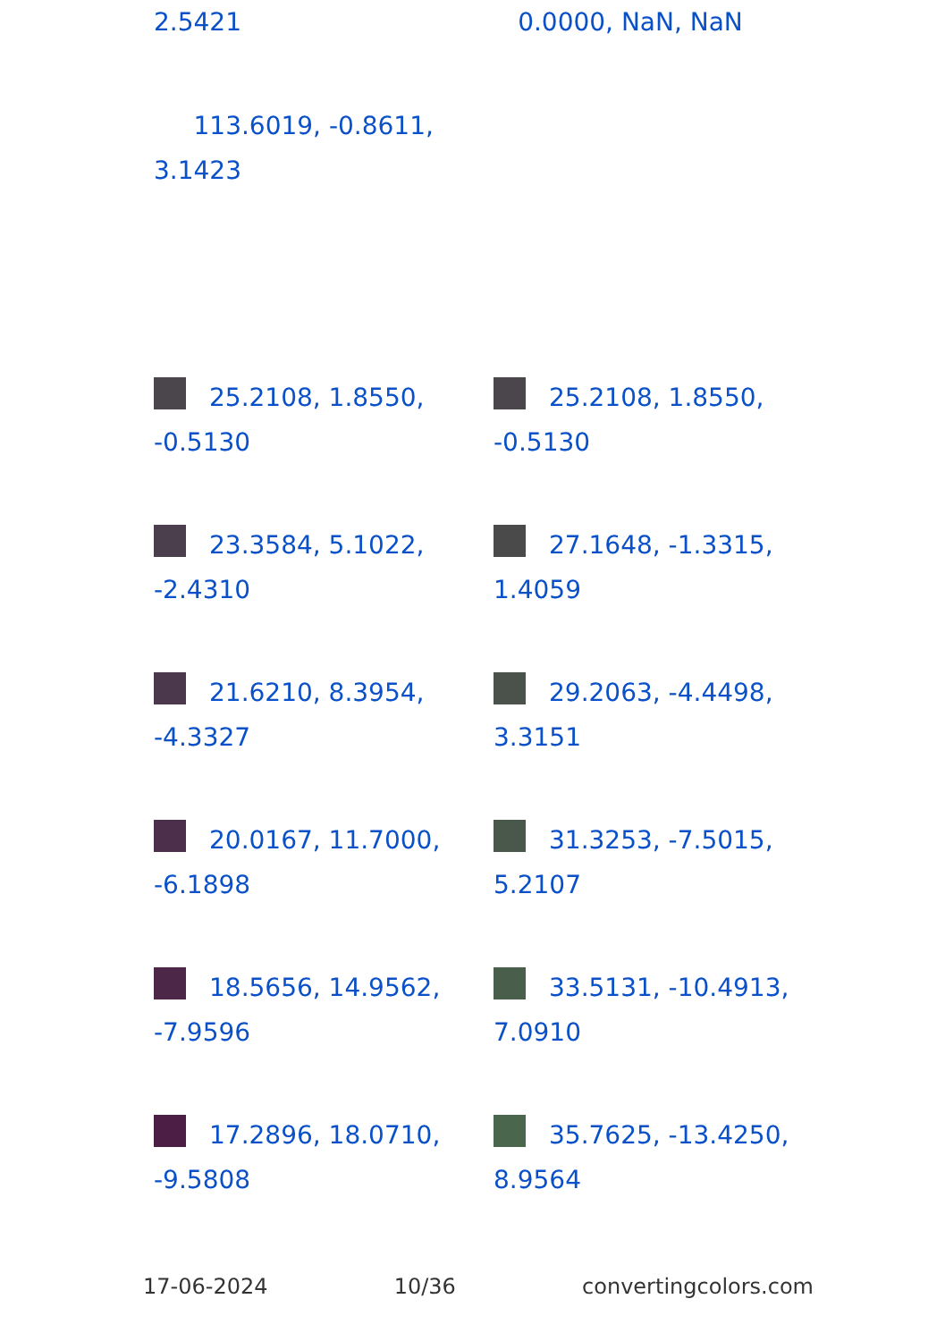2.5421 0.0000, NaN, NaN
113.6019, -0.8611, 3.1423
25.2108, 1.8550, -0.5130
25.2108, 1.8550, -0.5130
23.3584, 5.1022, -2.4310
27.1648, -1.3315, 1.4059
21.6210, 8.3954, -4.3327
29.2063, -4.4498, 3.3151
20.0167, 11.7000, -6.1898
31.3253, -7.5015, 5.2107
18.5656, 14.9562, -7.9596
33.5131, -10.4913, 7.0910
17.2896, 18.0710, -9.5808
35.7625, -13.4250, 8.9564
17-06-2024 10/36 convertingcolors.com